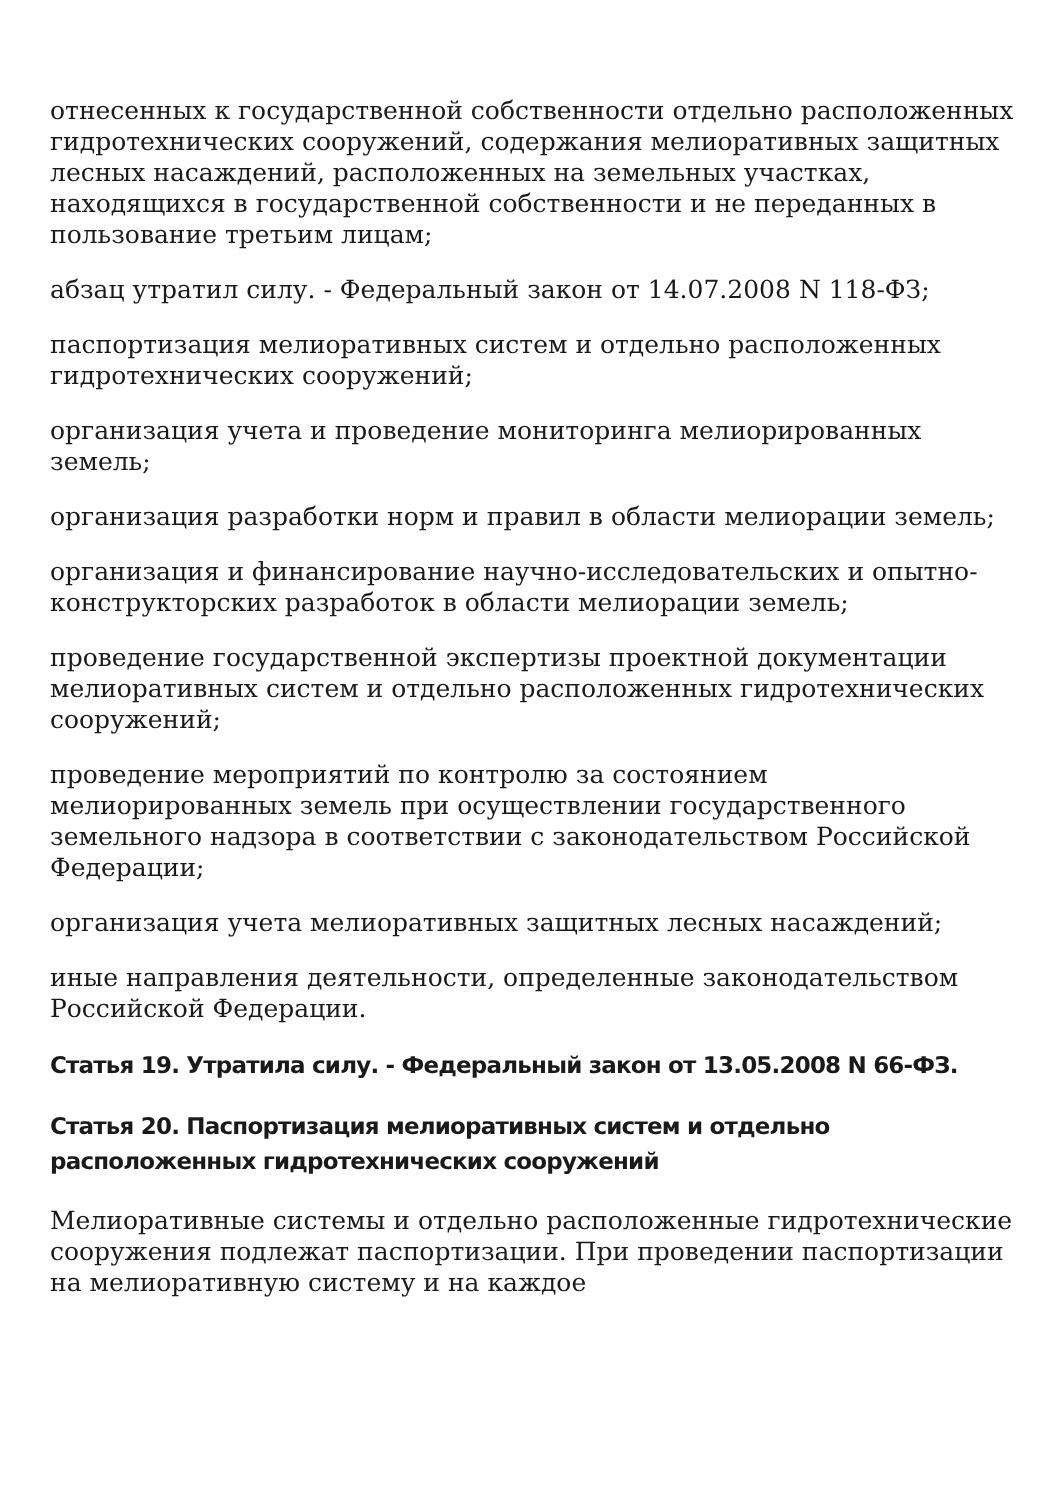отнесенных к государственной собственности отдельно расположенных гидротехнических сооружений, содержания мелиоративных защитных лесных насаждений, расположенных на земельных участках, находящихся в государственной собственности и не переданных в пользование третьим лицам;
абзац утратил силу. - Федеральный закон от 14.07.2008 N 118-ФЗ;
паспортизация мелиоративных систем и отдельно расположенных гидротехнических сооружений;
организация учета и проведение мониторинга мелиорированных земель;
организация разработки норм и правил в области мелиорации земель;
организация и финансирование научно-исследовательских и опытно-конструкторских разработок в области мелиорации земель;
проведение государственной экспертизы проектной документации мелиоративных систем и отдельно расположенных гидротехнических сооружений;
проведение мероприятий по контролю за состоянием мелиорированных земель при осуществлении государственного земельного надзора в соответствии с законодательством Российской Федерации;
организация учета мелиоративных защитных лесных насаждений;
иные направления деятельности, определенные законодательством Российской Федерации.
Статья 19. Утратила силу. - Федеральный закон от 13.05.2008 N 66-ФЗ.
Статья 20. Паспортизация мелиоративных систем и отдельно расположенных гидротехнических сооружений
Мелиоративные системы и отдельно расположенные гидротехнические сооружения подлежат паспортизации. При проведении паспортизации на мелиоративную систему и на каждое